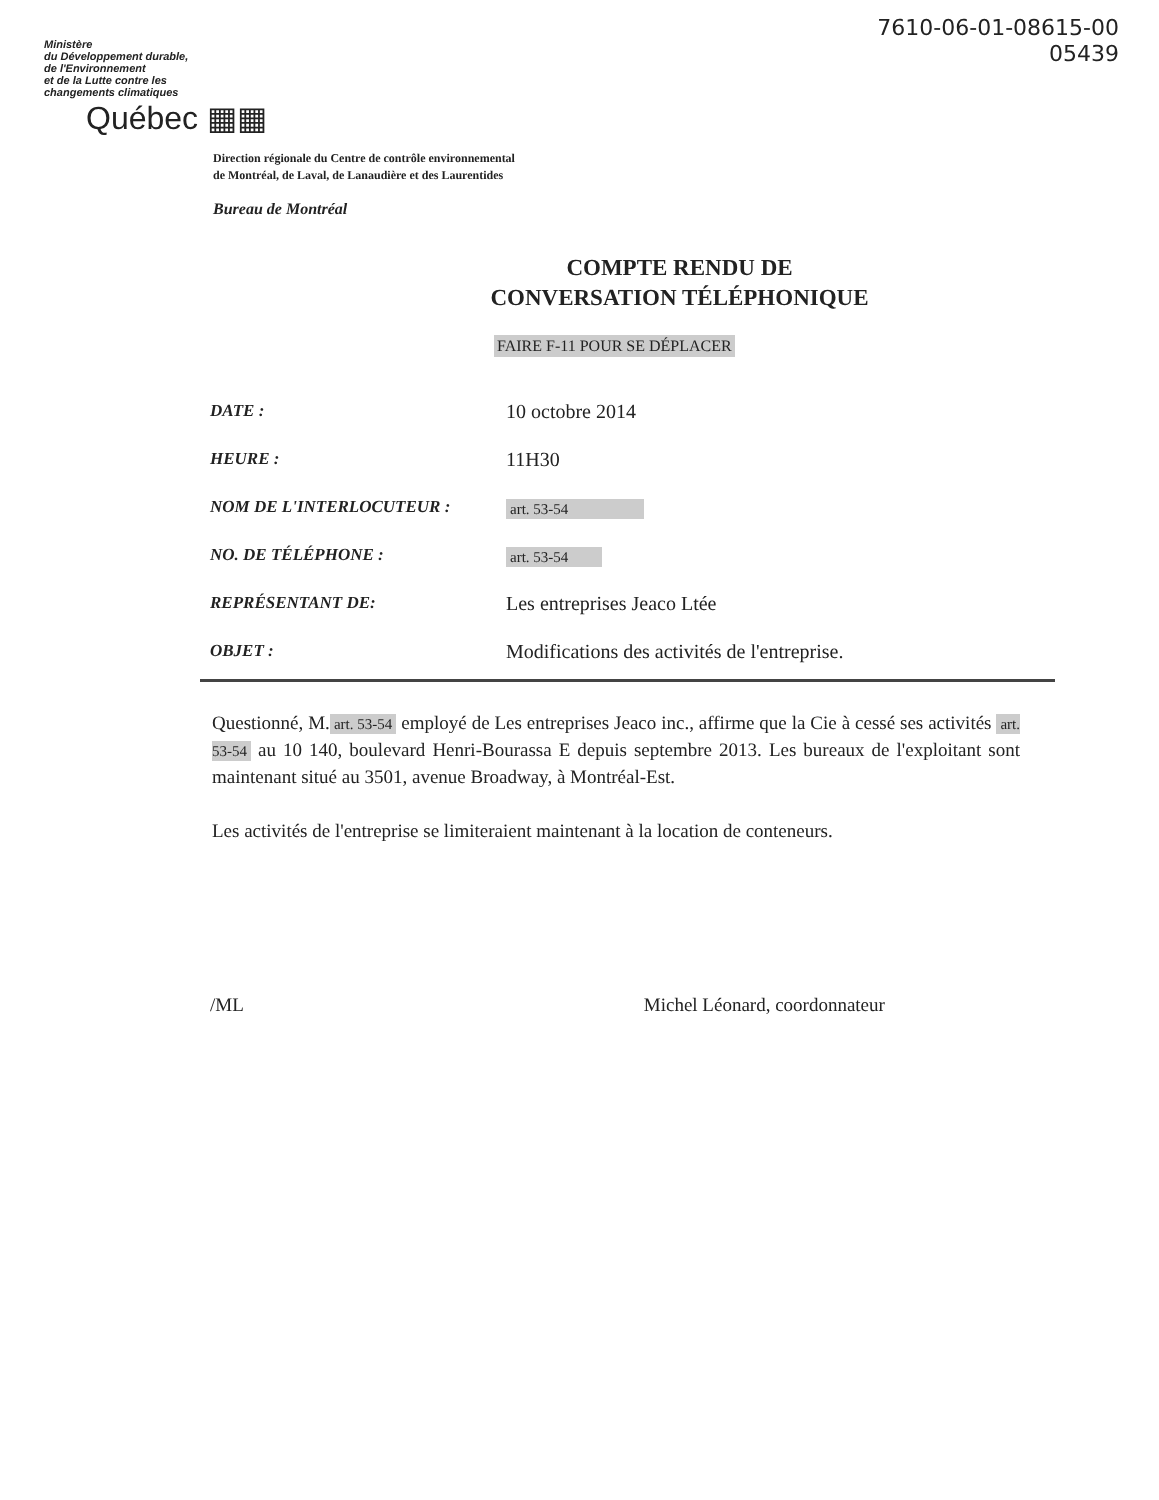7610-06-01-08615-00
05439
Ministère
du Développement durable,
de l'Environnement
et de la Lutte contre les
changements climatiques
Québec ▦▦
Direction régionale du Centre de contrôle environnemental
de Montréal, de Laval, de Lanaudière et des Laurentides
Bureau de Montréal
COMPTE RENDU DE
CONVERSATION TÉLÉPHONIQUE
FAIRE F-11 POUR SE DÉPLACER
| DATE : | 10 octobre 2014 |
| HEURE : | 11H30 |
| NOM DE L'INTERLOCUTEUR : | art. 53-54 |
| NO. DE TÉLÉPHONE : | art. 53-54 |
| REPRÉSENTANT DE: | Les entreprises Jeaco Ltée |
| OBJET : | Modifications des activités de l'entreprise. |
Questionné, M. art. 53-54 employé de Les entreprises Jeaco inc., affirme que la Cie à cessé ses activités art. 53-54 au 10 140, boulevard Henri-Bourassa E depuis septembre 2013. Les bureaux de l'exploitant sont maintenant situé au 3501, avenue Broadway, à Montréal-Est.
Les activités de l'entreprise se limiteraient maintenant à la location de conteneurs.
/ML Michel Léonard, coordonnateur